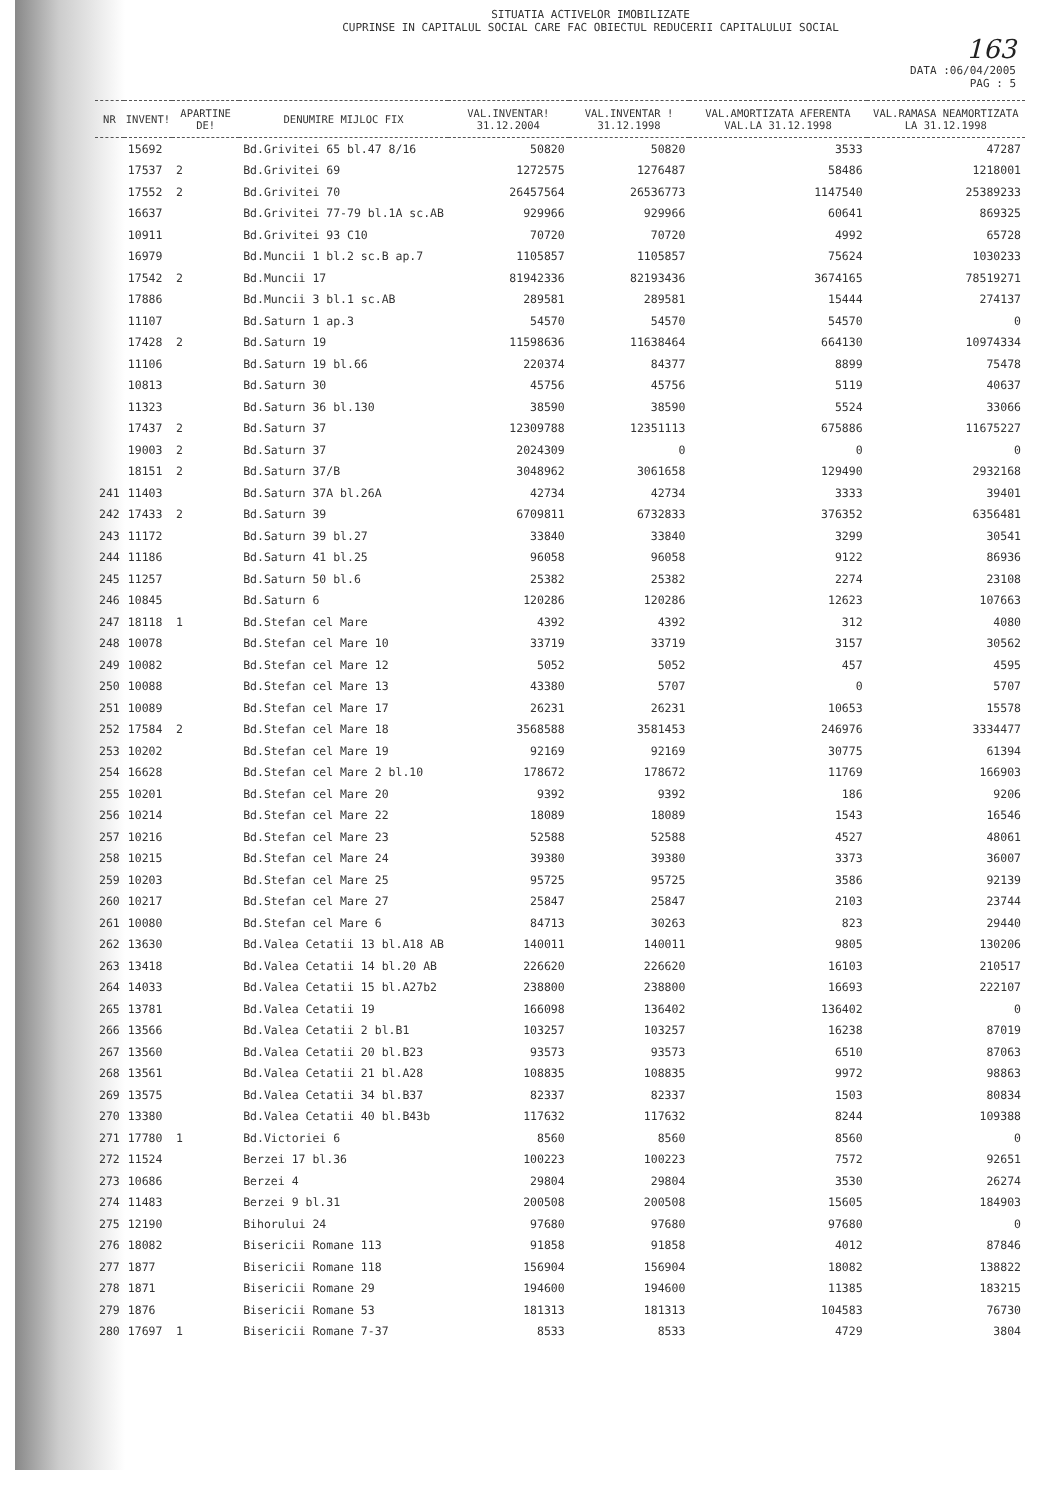SITUATIA ACTIVELOR IMOBILIZATE
CUPRINSE IN CAPITALUL SOCIAL CARE FAC OBIECTUL REDUCERII CAPITALULUI SOCIAL
163
DATA :06/04/2005
PAG : 5
| NR | INVENT! | APARTINE DE! | DENUMIRE MIJLOC FIX | VAL.INVENTAR! 31.12.2004 | VAL.INVENTAR ! 31.12.1998 | VAL.AMORTIZATA AFERENTA VAL.LA 31.12.1998 | VAL.RAMASA NEAMORTIZATA LA 31.12.1998 |
| --- | --- | --- | --- | --- | --- | --- | --- |
| | 15692 | | Bd.Grivitei 65 bl.47 8/16 | 50820 | 50820 | 3533 | 47287 |
| | 17537 | 2 | Bd.Grivitei 69 | 1272575 | 1276487 | 58486 | 1218001 |
| | 17552 | 2 | Bd.Grivitei 70 | 26457564 | 26536773 | 1147540 | 25389233 |
| | 16637 | | Bd.Grivitei 77-79 bl.1A sc.AB | 929966 | 929966 | 60641 | 869325 |
| | 10911 | | Bd.Grivitei 93 C10 | 70720 | 70720 | 4992 | 65728 |
| | 16979 | | Bd.Muncii 1 bl.2 sc.B ap.7 | 1105857 | 1105857 | 75624 | 1030233 |
| | 17542 | 2 | Bd.Muncii 17 | 81942336 | 82193436 | 3674165 | 78519271 |
| | 17886 | | Bd.Muncii 3 bl.1 sc.AB | 289581 | 289581 | 15444 | 274137 |
| | 11107 | | Bd.Saturn 1 ap.3 | 54570 | 54570 | 54570 | 0 |
| | 17428 | 2 | Bd.Saturn 19 | 11598636 | 11638464 | 664130 | 10974334 |
| | 11106 | | Bd.Saturn 19 bl.66 | 220374 | 84377 | 8899 | 75478 |
| | 10813 | | Bd.Saturn 30 | 45756 | 45756 | 5119 | 40637 |
| | 11323 | | Bd.Saturn 36 bl.130 | 38590 | 38590 | 5524 | 33066 |
| | 17437 | 2 | Bd.Saturn 37 | 12309788 | 12351113 | 675886 | 11675227 |
| | 19003 | 2 | Bd.Saturn 37 | 2024309 | 0 | 0 | 0 |
| | 18151 | 2 | Bd.Saturn 37/B | 3048962 | 3061658 | 129490 | 2932168 |
| 241 | 11403 | | Bd.Saturn 37A bl.26A | 42734 | 42734 | 3333 | 39401 |
| 242 | 17433 | 2 | Bd.Saturn 39 | 6709811 | 6732833 | 376352 | 6356481 |
| 243 | 11172 | | Bd.Saturn 39 bl.27 | 33840 | 33840 | 3299 | 30541 |
| 244 | 11186 | | Bd.Saturn 41 bl.25 | 96058 | 96058 | 9122 | 86936 |
| 245 | 11257 | | Bd.Saturn 50 bl.6 | 25382 | 25382 | 2274 | 23108 |
| 246 | 10845 | | Bd.Saturn 6 | 120286 | 120286 | 12623 | 107663 |
| 247 | 18118 | 1 | Bd.Stefan cel Mare | 4392 | 4392 | 312 | 4080 |
| 248 | 10078 | | Bd.Stefan cel Mare 10 | 33719 | 33719 | 3157 | 30562 |
| 249 | 10082 | | Bd.Stefan cel Mare 12 | 5052 | 5052 | 457 | 4595 |
| 250 | 10088 | | Bd.Stefan cel Mare 13 | 43380 | 5707 | 0 | 5707 |
| 251 | 10089 | | Bd.Stefan cel Mare 17 | 26231 | 26231 | 10653 | 15578 |
| 252 | 17584 | 2 | Bd.Stefan cel Mare 18 | 3568588 | 3581453 | 246976 | 3334477 |
| 253 | 10202 | | Bd.Stefan cel Mare 19 | 92169 | 92169 | 30775 | 61394 |
| 254 | 16628 | | Bd.Stefan cel Mare 2 bl.10 | 178672 | 178672 | 11769 | 166903 |
| 255 | 10201 | | Bd.Stefan cel Mare 20 | 9392 | 9392 | 186 | 9206 |
| 256 | 10214 | | Bd.Stefan cel Mare 22 | 18089 | 18089 | 1543 | 16546 |
| 257 | 10216 | | Bd.Stefan cel Mare 23 | 52588 | 52588 | 4527 | 48061 |
| 258 | 10215 | | Bd.Stefan cel Mare 24 | 39380 | 39380 | 3373 | 36007 |
| 259 | 10203 | | Bd.Stefan cel Mare 25 | 95725 | 95725 | 3586 | 92139 |
| 260 | 10217 | | Bd.Stefan cel Mare 27 | 25847 | 25847 | 2103 | 23744 |
| 261 | 10080 | | Bd.Stefan cel Mare 6 | 84713 | 30263 | 823 | 29440 |
| 262 | 13630 | | Bd.Valea Cetatii 13 bl.A18 AB | 140011 | 140011 | 9805 | 130206 |
| 263 | 13418 | | Bd.Valea Cetatii 14 bl.20 AB | 226620 | 226620 | 16103 | 210517 |
| 264 | 14033 | | Bd.Valea Cetatii 15 bl.A27b2 | 238800 | 238800 | 16693 | 222107 |
| 265 | 13781 | | Bd.Valea Cetatii 19 | 166098 | 136402 | 136402 | 0 |
| 266 | 13566 | | Bd.Valea Cetatii 2 bl.B1 | 103257 | 103257 | 16238 | 87019 |
| 267 | 13560 | | Bd.Valea Cetatii 20 bl.B23 | 93573 | 93573 | 6510 | 87063 |
| 268 | 13561 | | Bd.Valea Cetatii 21 bl.A28 | 108835 | 108835 | 9972 | 98863 |
| 269 | 13575 | | Bd.Valea Cetatii 34 bl.B37 | 82337 | 82337 | 1503 | 80834 |
| 270 | 13380 | | Bd.Valea Cetatii 40 bl.B43b | 117632 | 117632 | 8244 | 109388 |
| 271 | 17780 | 1 | Bd.Victoriei 6 | 8560 | 8560 | 8560 | 0 |
| 272 | 11524 | | Berzei 17 bl.36 | 100223 | 100223 | 7572 | 92651 |
| 273 | 10686 | | Berzei 4 | 29804 | 29804 | 3530 | 26274 |
| 274 | 11483 | | Berzei 9 bl.31 | 200508 | 200508 | 15605 | 184903 |
| 275 | 12190 | | Bihorului 24 | 97680 | 97680 | 97680 | 0 |
| 276 | 18082 | | Bisericii Romane 113 | 91858 | 91858 | 4012 | 87846 |
| 277 | 1877 | | Bisericii Romane 118 | 156904 | 156904 | 18082 | 138822 |
| 278 | 1871 | | Bisericii Romane 29 | 194600 | 194600 | 11385 | 183215 |
| 279 | 1876 | | Bisericii Romane 53 | 181313 | 181313 | 104583 | 76730 |
| 280 | 17697 | 1 | Bisericii Romane 7-37 | 8533 | 8533 | 4729 | 3804 |